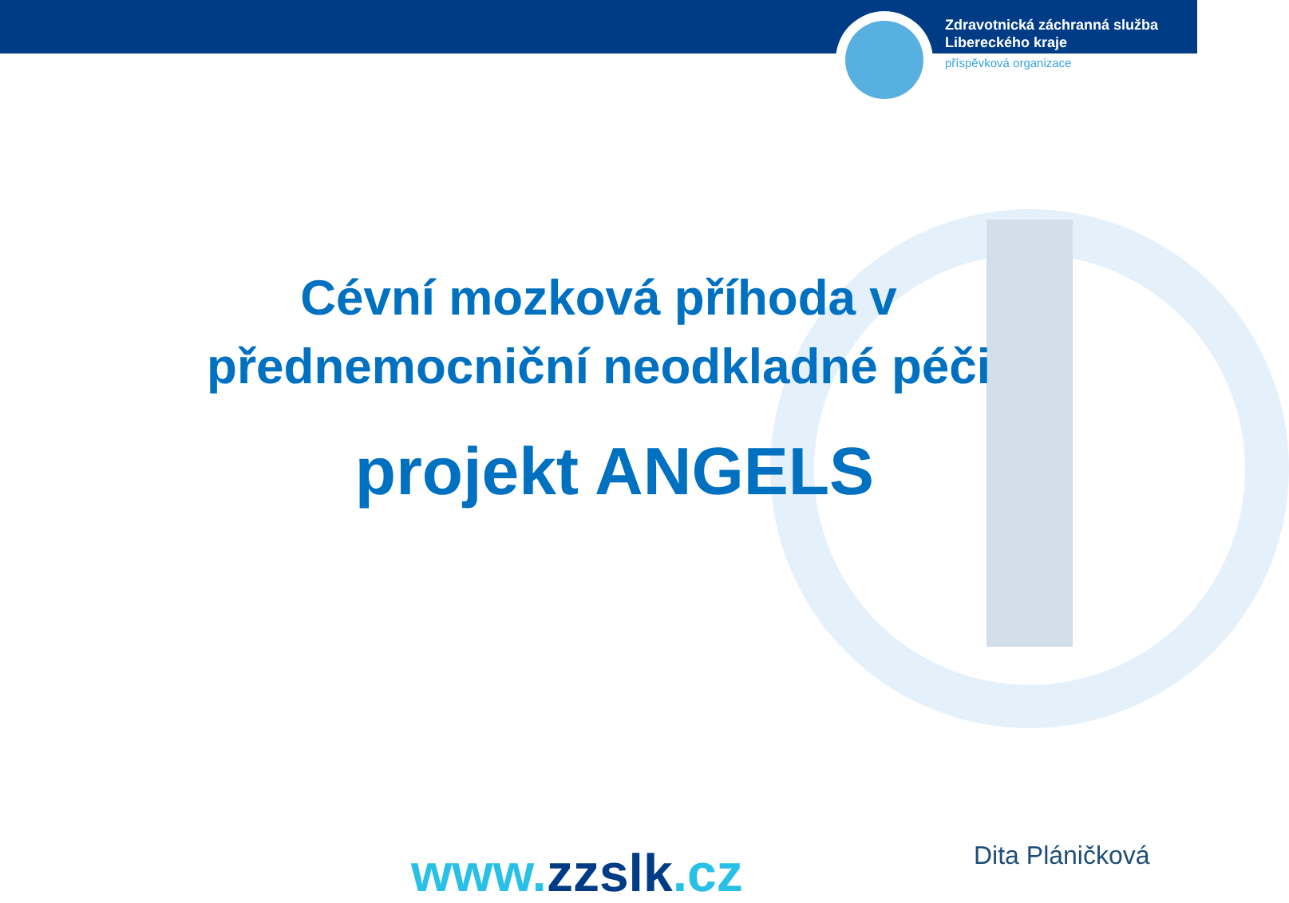Zdravotnická záchranná služba
Libereckého kraje
příspěvková organizace
Cévní mozková příhoda v
přednemocniční neodkladné péči
projekt ANGELS
www.zzslk.cz Dita Pláničková